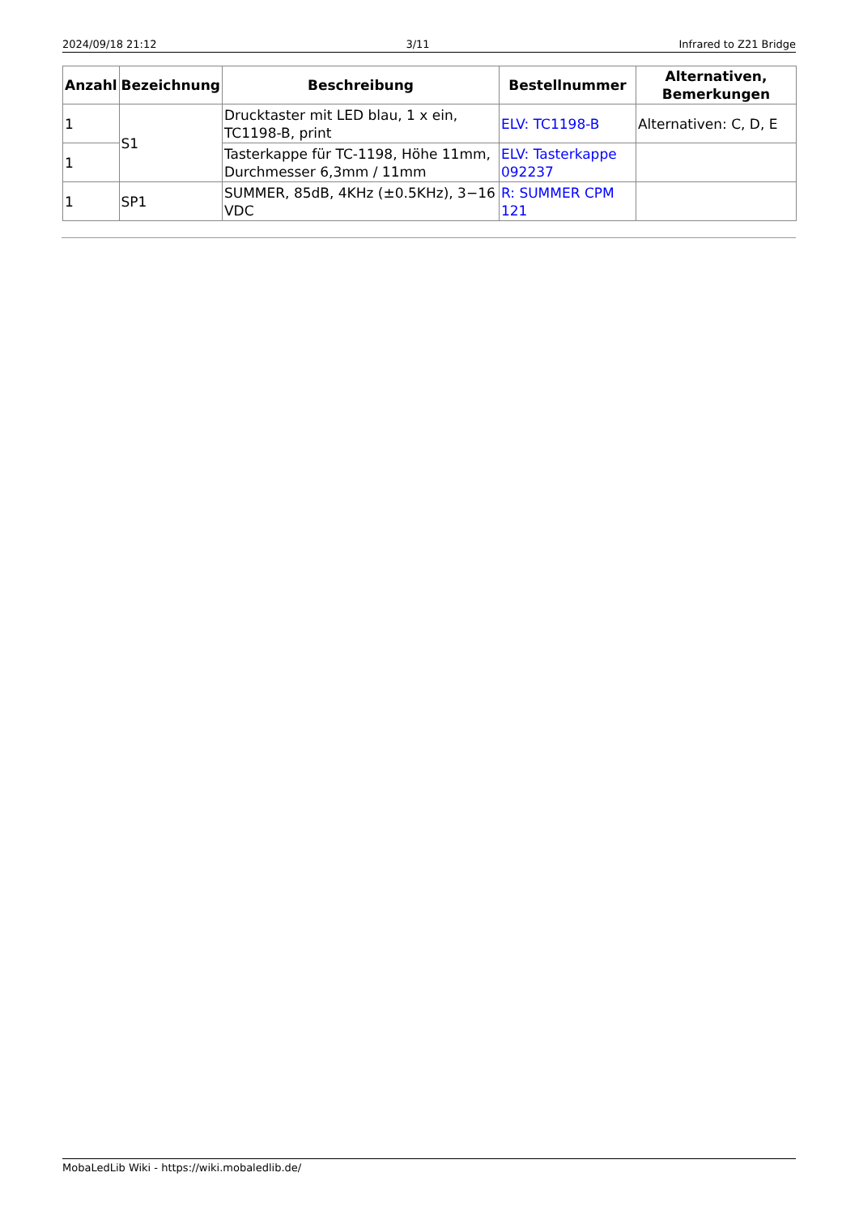2024/09/18 21:12 3/11 Infrared to Z21 Bridge
| Anzahl | Bezeichnung | Beschreibung | Bestellnummer | Alternativen, Bemerkungen |
| --- | --- | --- | --- | --- |
| 1 | S1 | Drucktaster mit LED blau, 1 x ein, TC1198-B, print | ELV: TC1198-B | Alternativen: C, D, E |
| 1 | | Tasterkappe für TC-1198, Höhe 11mm, Durchmesser 6,3mm / 11mm | ELV: Tasterkappe 092237 | |
| 1 | SP1 | SUMMER, 85dB, 4KHz (±0.5KHz), 3−16 VDC | R: SUMMER CPM 121 | |
MobaLedLib Wiki - https://wiki.mobaledlib.de/